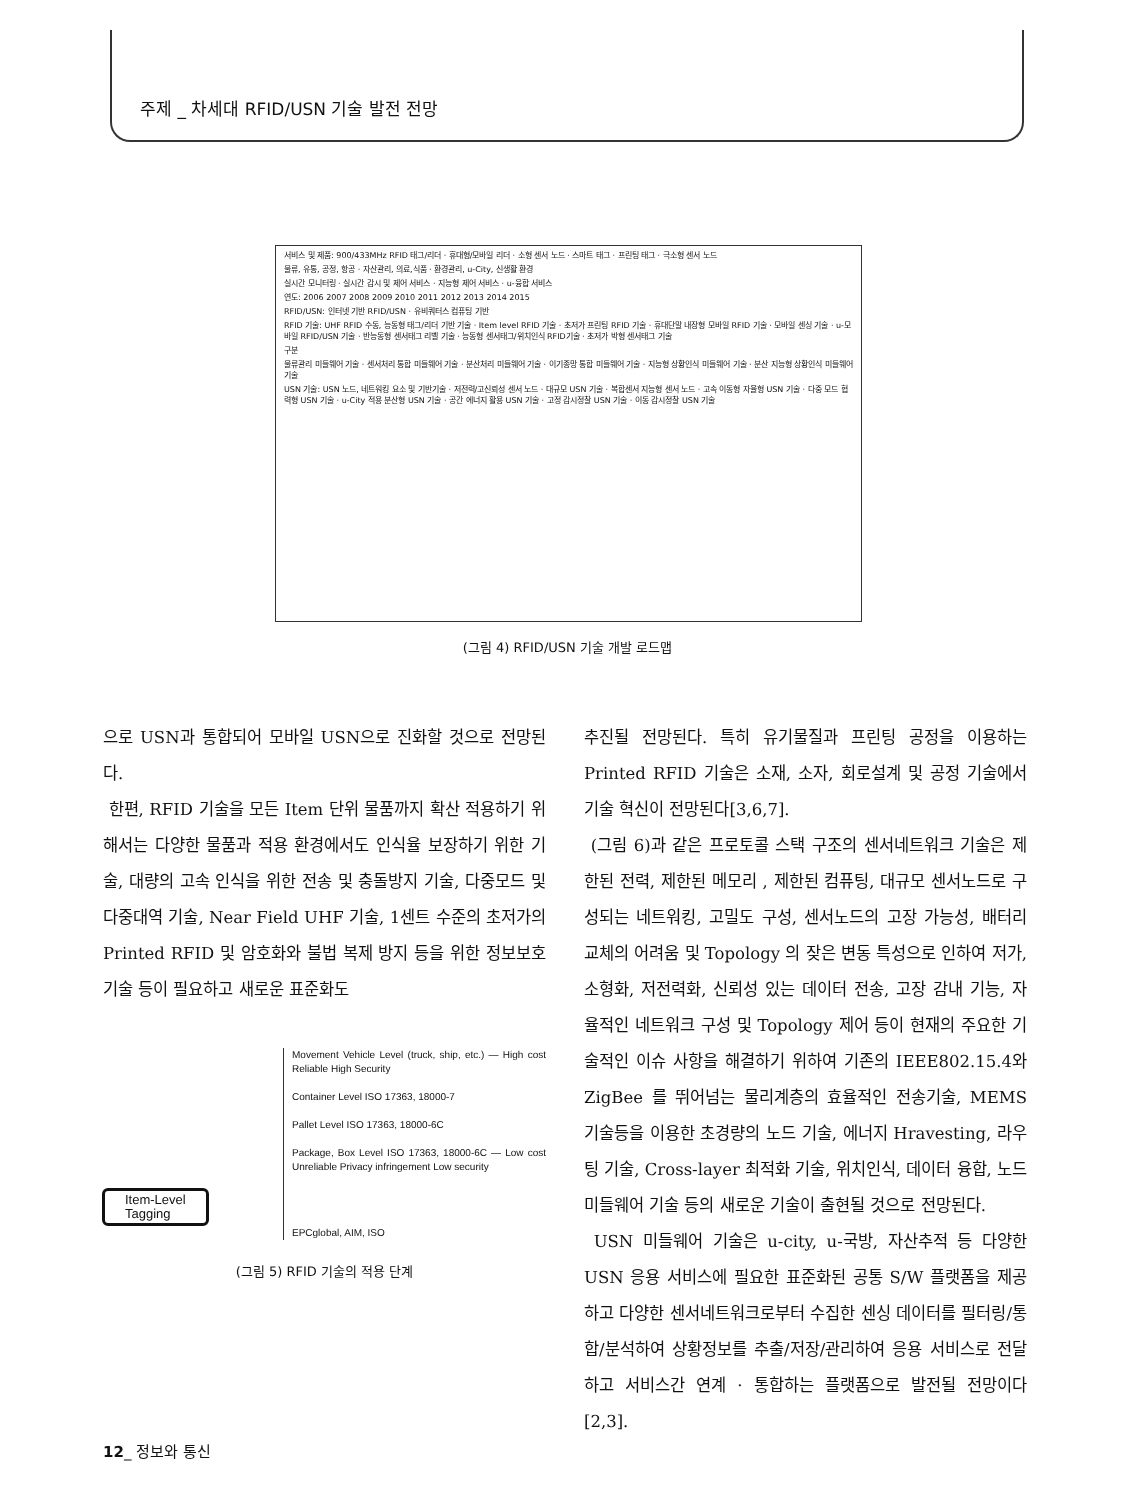주제 _ 차세대 RFID/USN 기술 발전 전망
서비스 및 제품: 900/433MHz RFID 태그/리더 · 휴대형/모바일 리더 · 소형 센서 노드 · 스마트 태그 · 프린팅 태그 · 극소형 센서 노드
물류, 유통, 공정, 항공 · 자산관리, 의료,식품 · 환경관리, u-City, 신생활 환경
실시간 모니터링 · 실시간 감시 및 제어 서비스 · 지능형 제어 서비스 · u-융합 서비스
연도: 2006 2007 2008 2009 2010 2011 2012 2013 2014 2015
RFID/USN: 인터넷 기반 RFID/USN · 유비쿼터스 컴퓨팅 기반
RFID 기술: UHF RFID 수동, 능동형 태그/리더 기반 기술 · Item level RFID 기술 · 초저가 프린팅 RFID 기술 · 휴대단말 내장형 모바일 RFID 기술 · 모바일 센싱 기술 · u-모바일 RFID/USN 기술 · 반능동형 센서태그 리벨 기술 · 능동형 센서태그/위치인식 RFID기술 · 초저가 박형 센서태그 기술
구분
물류관리 미들웨어 기술 · 센서처리 통합 미들웨어 기술 · 분산처리 미들웨어 기술 · 이기종망 통합 미들웨어 기술 · 지능형 상황인식 미들웨어 기술 · 분산 지능형 상황인식 미들웨어기술
USN 기술: USN 노드, 네트워킹 요소 및 기반기술 · 저전력/고신뢰성 센서 노드 · 대규모 USN 기술 · 복합센서 지능형 센서 노드 · 고속 이동형 자율형 USN 기술 · 다중 모드 협력형 USN 기술 · u-City 적용 분산형 USN 기술 · 공간 에너지 활용 USN 기술 · 고정 감시정찰 USN 기술 · 이동 감시정찰 USN 기술
(그림 4) RFID/USN 기술 개발 로드맵
으로 USN과 통합되어 모바일 USN으로 진화할 것으로 전망된다.
한편, RFID 기술을 모든 Item 단위 물품까지 확산 적용하기 위해서는 다양한 물품과 적용 환경에서도 인식율 보장하기 위한 기술, 대량의 고속 인식을 위한 전송 및 충돌방지 기술, 다중모드 및 다중대역 기술, Near Field UHF 기술, 1센트 수준의 초저가의 Printed RFID 및 암호화와 불법 복제 방지 등을 위한 정보보호 기술 등이 필요하고 새로운 표준화도
Movement Vehicle Level (truck, ship, etc.) — High cost Reliable High Security
Container Level ISO 17363, 18000-7
Pallet Level ISO 17363, 18000-6C
Package, Box Level ISO 17363, 18000-6C — Low cost Unreliable Privacy infringement Low security
Item-Level
Tagging
EPCglobal, AIM, ISO
(그림 5) RFID 기술의 적용 단계
추진될 전망된다. 특히 유기물질과 프린팅 공정을 이용하는 Printed RFID 기술은 소재, 소자, 회로설계 및 공정 기술에서 기술 혁신이 전망된다[3,6,7].
(그림 6)과 같은 프로토콜 스택 구조의 센서네트워크 기술은 제한된 전력, 제한된 메모리 , 제한된 컴퓨팅, 대규모 센서노드로 구성되는 네트워킹, 고밀도 구성, 센서노드의 고장 가능성, 배터리 교체의 어려움 및 Topology 의 잦은 변동 특성으로 인하여 저가, 소형화, 저전력화, 신뢰성 있는 데이터 전송, 고장 감내 기능, 자율적인 네트워크 구성 및 Topology 제어 등이 현재의 주요한 기술적인 이슈 사항을 해결하기 위하여 기존의 IEEE802.15.4와 ZigBee 를 뛰어넘는 물리계층의 효율적인 전송기술, MEMS 기술등을 이용한 초경량의 노드 기술, 에너지 Hravesting, 라우팅 기술, Cross-layer 최적화 기술, 위치인식, 데이터 융합, 노드 미들웨어 기술 등의 새로운 기술이 출현될 것으로 전망된다.
USN 미들웨어 기술은 u-city, u-국방, 자산추적 등 다양한 USN 응용 서비스에 필요한 표준화된 공통 S/W 플랫폼을 제공하고 다양한 센서네트워크로부터 수집한 센싱 데이터를 필터링/통합/분석하여 상황정보를 추출/저장/관리하여 응용 서비스로 전달하고 서비스간 연계 · 통합하는 플랫폼으로 발전될 전망이다[2,3].
12_ 정보와 통신